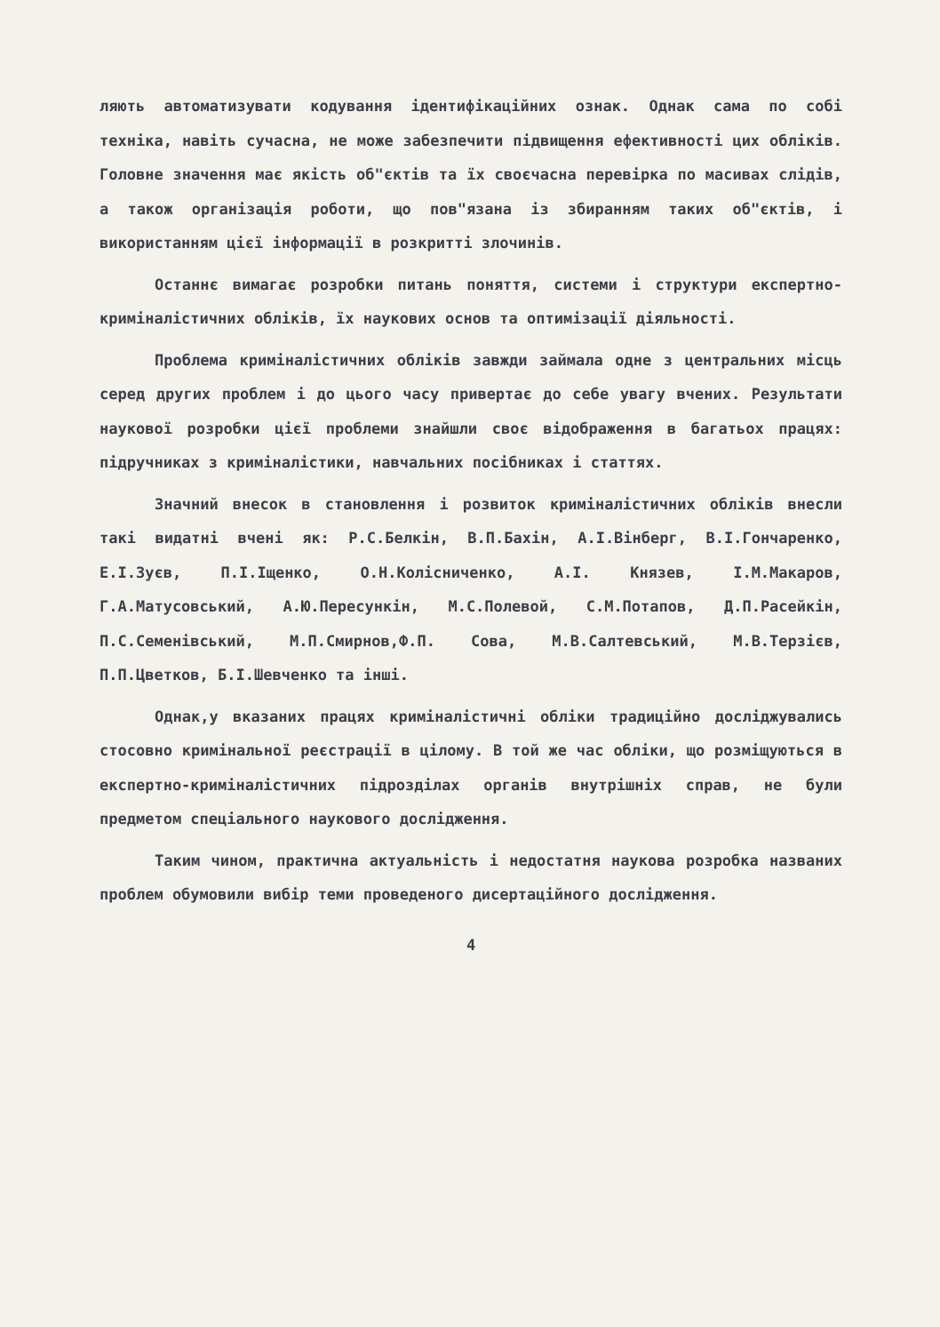ляють автоматизувати кодування ідентифікаційних ознак. Однак сама по собі техніка, навіть сучасна, не може забезпечити підвищення ефективності цих обліків. Головне значення має якість об"єктів та їх своєчасна перевірка по масивах слідів, а також організація роботи, що пов"язана із збиранням таких об"єктів, і використанням цієї інформації в розкритті злочинів.
Останнє вимагає розробки питань поняття, системи і структури експертно-криміналістичних обліків, їх наукових основ та оптимізації діяльності.
Проблема криміналістичних обліків завжди займала одне з центральних місць серед других проблем і до цього часу привертає до себе увагу вчених. Результати наукової розробки цієї проблеми знайшли своє відображення в багатьох працях: підручниках з криміналістики, навчальних посібниках і статтях.
Значний внесок в становлення і розвиток криміналістичних обліків внесли такі видатні вчені як: Р.С.Белкін, В.П.Бахін, А.І.Вінберг, В.І.Гончаренко, Е.І.Зуєв, П.І.Іщенко, О.Н.Колісниченко, А.І. Князев, І.М.Макаров, Г.А.Матусовський, А.Ю.Пересункін, М.С.Полевой, С.М.Потапов, Д.П.Расейкін, П.С.Семенівський, М.П.Смирнов,Ф.П. Сова, М.В.Салтевський, М.В.Терзієв, П.П.Цветков, Б.І.Шевченко та інші.
Однак,у вказаних працях криміналістичні обліки традиційно досліджувались стосовно кримінальної реєстрації в цілому. В той же час обліки, що розміщуються в експертно-криміналістичних підрозділах органів внутрішніх справ, не були предметом спеціального наукового дослідження.
Таким чином, практична актуальність і недостатня наукова розробка названих проблем обумовили вибір теми проведеного дисертаційного дослідження.
4